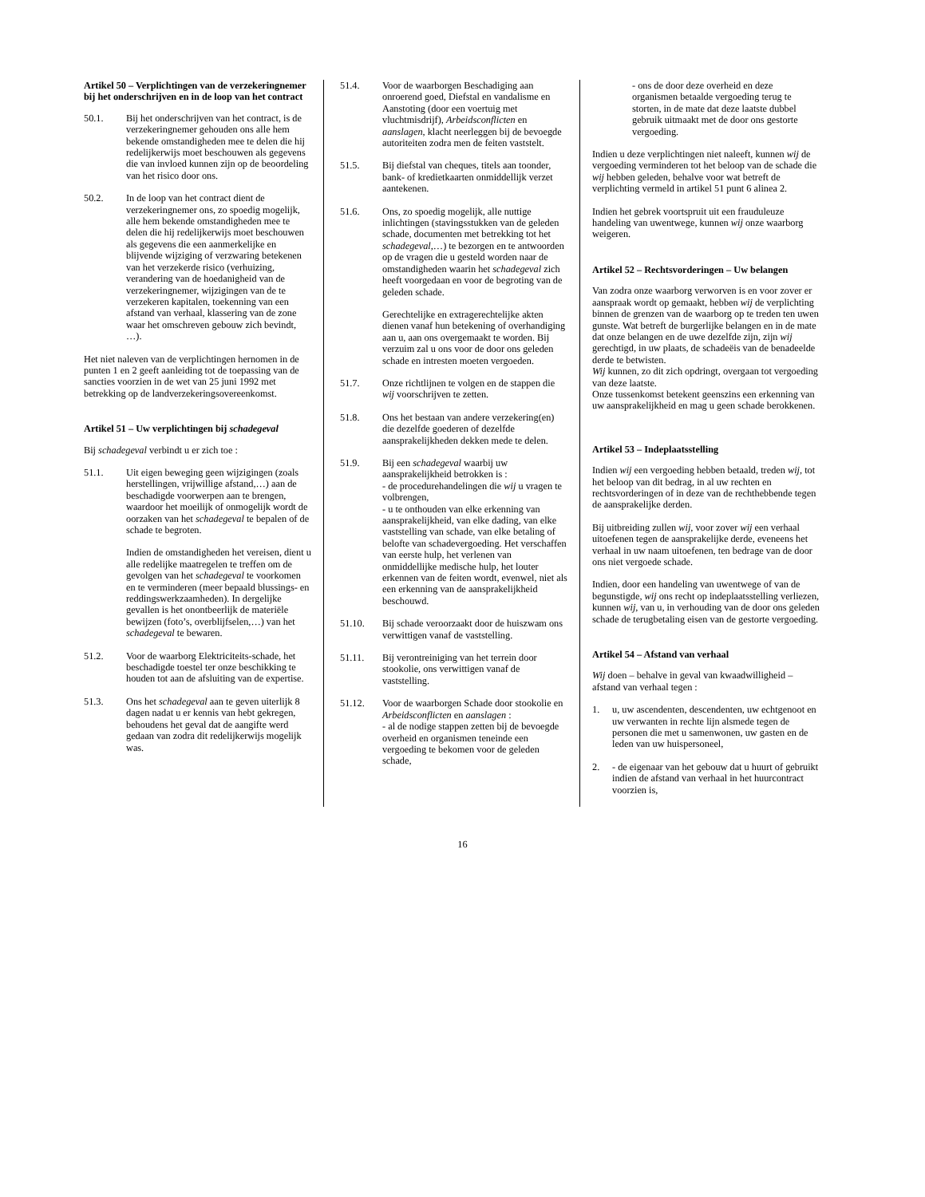Artikel 50 – Verplichtingen van de verzekeringnemer bij het onderschrijven en in de loop van het contract
50.1. Bij het onderschrijven van het contract, is de verzekeringnemer gehouden ons alle hem bekende omstandigheden mee te delen die hij redelijkerwijs moet beschouwen als gegevens die van invloed kunnen zijn op de beoordeling van het risico door ons.
50.2. In de loop van het contract dient de verzekeringnemer ons, zo spoedig mogelijk, alle hem bekende omstandigheden mee te delen die hij redelijkerwijs moet beschouwen als gegevens die een aanmerkelijke en blijvende wijziging of verzwaring betekenen van het verzekerde risico (verhuizing, verandering van de hoedanigheid van de verzekeringnemer, wijzigingen van de te verzekeren kapitalen, toekenning van een afstand van verhaal, klassering van de zone waar het omschreven gebouw zich bevindt, …).
Het niet naleven van de verplichtingen hernomen in de punten 1 en 2 geeft aanleiding tot de toepassing van de sancties voorzien in de wet van 25 juni 1992 met betrekking op de landverzekeringsovereenkomst.
Artikel 51 – Uw verplichtingen bij schadegeval
Bij schadegeval verbindt u er zich toe :
51.1. Uit eigen beweging geen wijzigingen (zoals herstellingen, vrijwillige afstand,…) aan de beschadigde voorwerpen aan te brengen, waardoor het moeilijk of onmogelijk wordt de oorzaken van het schadegeval te bepalen of de schade te begroten.
Indien de omstandigheden het vereisen, dient u alle redelijke maatregelen te treffen om de gevolgen van het schadegeval te voorkomen en te verminderen (meer bepaald blussings- en reddingswerkzaamheden). In dergelijke gevallen is het onontbeerlijk de materiële bewijzen (foto’s, overblijfselen,…) van het schadegeval te bewaren.
51.2. Voor de waarborg Elektriciteits-schade, het beschadigde toestel ter onze beschikking te houden tot aan de afsluiting van de expertise.
51.3. Ons het schadegeval aan te geven uiterlijk 8 dagen nadat u er kennis van hebt gekregen, behoudens het geval dat de aangifte werd gedaan van zodra dit redelijkerwijs mogelijk was.
51.4. Voor de waarborgen Beschadiging aan onroerend goed, Diefstal en vandalisme en Aanstoting (door een voertuig met vluchtmisdrijf), Arbeidsconflicten en aanslagen, klacht neerleggen bij de bevoegde autoriteiten zodra men de feiten vaststelt.
51.5. Bij diefstal van cheques, titels aan toonder, bank- of kredietkaarten onmiddellijk verzet aantekenen.
51.6. Ons, zo spoedig mogelijk, alle nuttige inlichtingen (stavingsstukken van de geleden schade, documenten met betrekking tot het schadegeval,…) te bezorgen en te antwoorden op de vragen die u gesteld worden naar de omstandigheden waarin het schadegeval zich heeft voorgedaan en voor de begroting van de geleden schade.
Gerechtelijke en extragerechtelijke akten dienen vanaf hun betekening of overhandiging aan u, aan ons overgemaakt te worden. Bij verzuim zal u ons voor de door ons geleden schade en intresten moeten vergoeden.
51.7. Onze richtlijnen te volgen en de stappen die wij voorschrijven te zetten.
51.8. Ons het bestaan van andere verzekering(en) die dezelfde goederen of dezelfde aansprakelijkheden dekken mede te delen.
51.9. Bij een schadegeval waarbij uw aansprakelijkheid betrokken is :
- de procedurehandelingen die wij u vragen te volbrengen,
- u te onthouden van elke erkenning van aansprakelijkheid, van elke dading, van elke vaststelling van schade, van elke betaling of belofte van schadevergoeding. Het verschaffen van eerste hulp, het verlenen van onmiddellijke medische hulp, het louter erkennen van de feiten wordt, evenwel, niet als een erkenning van de aansprakelijkheid beschouwd.
51.10. Bij schade veroorzaakt door de huiszwam ons verwittigen vanaf de vaststelling.
51.11. Bij verontreiniging van het terrein door stookolie, ons verwittigen vanaf de vaststelling.
51.12. Voor de waarborgen Schade door stookolie en Arbeidsconflicten en aanslagen :
- al de nodige stappen zetten bij de bevoegde overheid en organismen teneinde een vergoeding te bekomen voor de geleden schade,
- ons de door deze overheid en deze organismen betaalde vergoeding terug te storten, in de mate dat deze laatste dubbel gebruik uitmaakt met de door ons gestorte vergoeding.
Indien u deze verplichtingen niet naleeft, kunnen wij de vergoeding verminderen tot het beloop van de schade die wij hebben geleden, behalve voor wat betreft de verplichting vermeld in artikel 51 punt 6 alinea 2.
Indien het gebrek voortspruit uit een frauduleuze handeling van uwentwege, kunnen wij onze waarborg weigeren.
Artikel 52 – Rechtsvorderingen – Uw belangen
Van zodra onze waarborg verworven is en voor zover er aanspraak wordt op gemaakt, hebben wij de verplichting binnen de grenzen van de waarborg op te treden ten uwen gunste. Wat betreft de burgerlijke belangen en in de mate dat onze belangen en de uwe dezelfde zijn, zijn wij gerechtigd, in uw plaats, de schadeëis van de benadeelde derde te betwisten.
Wij kunnen, zo dit zich opdringt, overgaan tot vergoeding van deze laatste.
Onze tussenkomst betekent geenszins een erkenning van uw aansprakelijkheid en mag u geen schade berokkenen.
Artikel 53 – Indeplaatsstelling
Indien wij een vergoeding hebben betaald, treden wij, tot het beloop van dit bedrag, in al uw rechten en rechtsvorderingen of in deze van de rechthebbende tegen de aansprakelijke derden.
Bij uitbreiding zullen wij, voor zover wij een verhaal uitoefenen tegen de aansprakelijke derde, eveneens het verhaal in uw naam uitoefenen, ten bedrage van de door ons niet vergoede schade.
Indien, door een handeling van uwentwege of van de begunstigde, wij ons recht op indeplaatsstelling verliezen, kunnen wij, van u, in verhouding van de door ons geleden schade de terugbetaling eisen van de gestorte vergoeding.
Artikel 54 – Afstand van verhaal
Wij doen – behalve in geval van kwaadwilligheid – afstand van verhaal tegen :
1. u, uw ascendenten, descendenten, uw echtgenoot en uw verwanten in rechte lijn alsmede tegen de personen die met u samenwonen, uw gasten en de leden van uw huispersoneel,
2. - de eigenaar van het gebouw dat u huurt of gebruikt indien de afstand van verhaal in het huurcontract voorzien is,
16